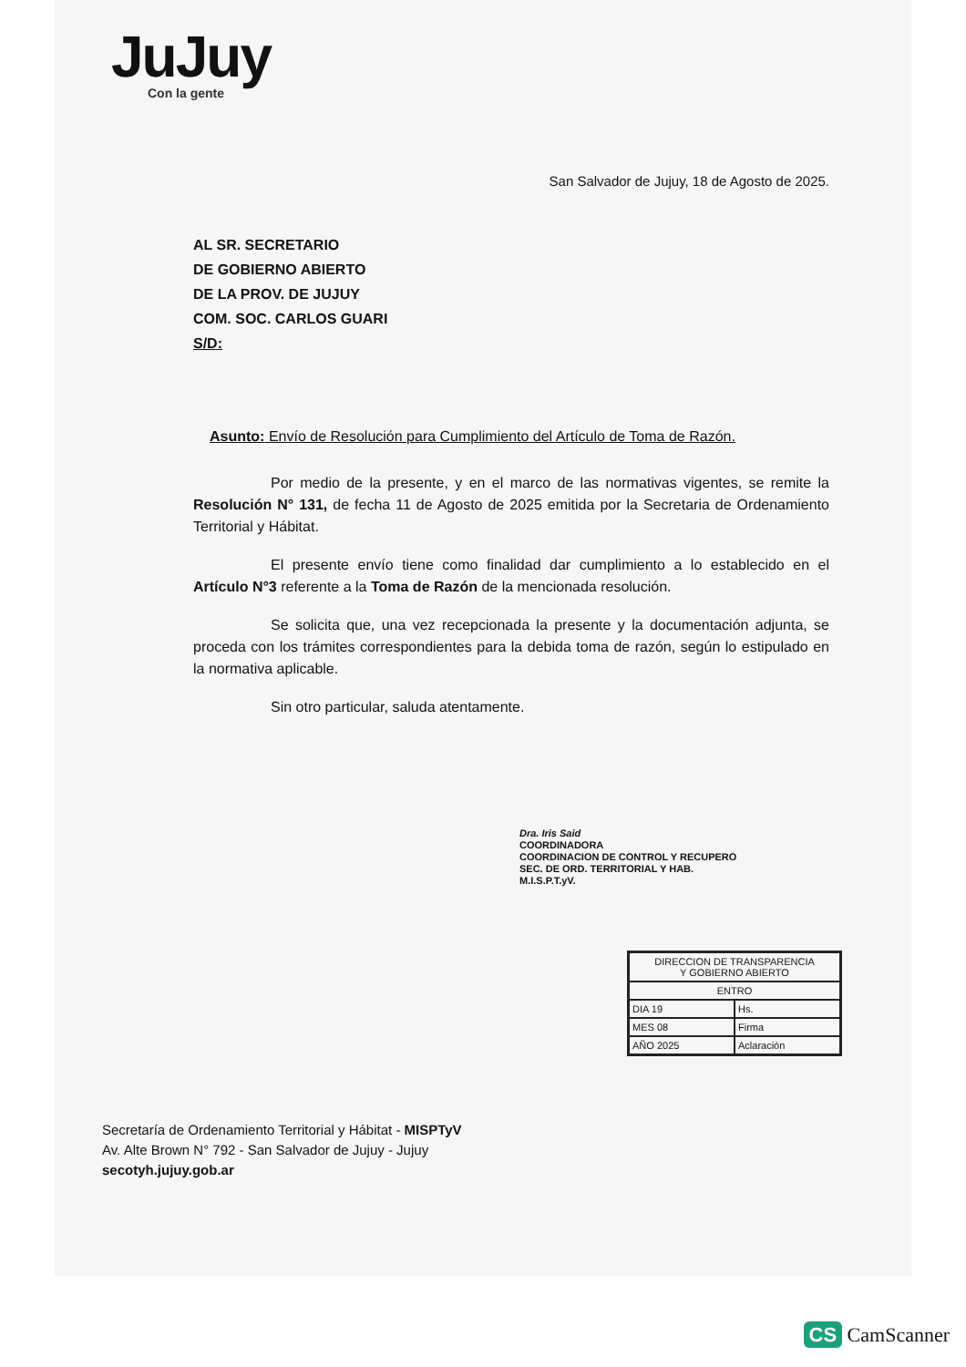JuJuy
Con la gente
San Salvador de Jujuy, 18 de Agosto de 2025.
AL SR. SECRETARIO
DE GOBIERNO ABIERTO
DE LA PROV. DE JUJUY
COM. SOC. CARLOS GUARI
S/D:
Asunto: Envío de Resolución para Cumplimiento del Artículo de Toma de Razón.
Por medio de la presente, y en el marco de las normativas vigentes, se remite la Resolución N° 131, de fecha 11 de Agosto de 2025 emitida por la Secretaria de Ordenamiento Territorial y Hábitat.
El presente envío tiene como finalidad dar cumplimiento a lo establecido en el Artículo N°3 referente a la Toma de Razón de la mencionada resolución.
Se solicita que, una vez recepcionada la presente y la documentación adjunta, se proceda con los trámites correspondientes para la debida toma de razón, según lo estipulado en la normativa aplicable.
Sin otro particular, saluda atentamente.
Dra. Iris Said
COORDINADORA
COORDINACION DE CONTROL Y RECUPERO
SEC. DE ORD. TERRITORIAL Y HAB.
M.I.S.P.T.yV.
| DIRECCION DE TRANSPARENCIA Y GOBIERNO ABIERTO | |
| ENTRO | |
| DIA 19 | Hs. |
| MES 08 | Firma |
| AÑO 2025 | Aclaración |
Secretaría de Ordenamiento Territorial y Hábitat - MISPTyV
Av. Alte Brown N° 792 - San Salvador de Jujuy - Jujuy
secotyh.jujuy.gob.ar
CS CamScanner